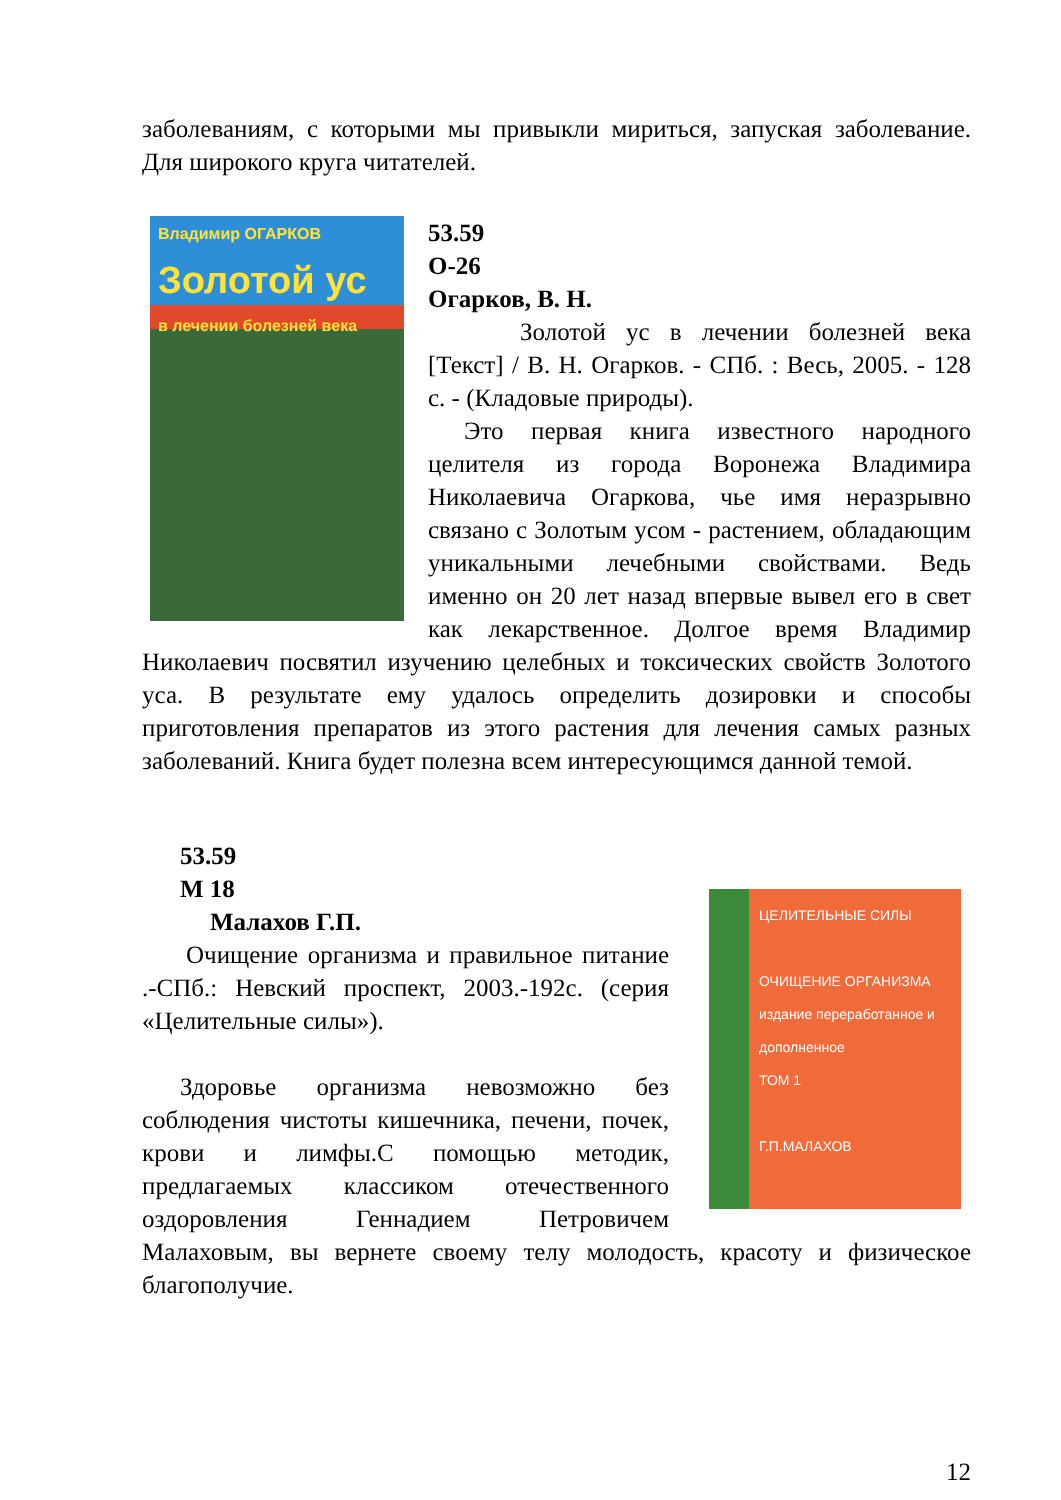заболеваниям, с которыми мы привыкли мириться, запуская заболевание. Для широкого круга читателей.
Владимир ОГАРКОВ
Золотой ус
в лечении болезней века
53.59
О-26
Огарков, В. Н.
Золотой ус в лечении болезней века [Текст] / В. Н. Огарков. - СПб. : Весь, 2005. - 128 с. - (Кладовые природы).
Это первая книга известного народного целителя из города Воронежа Владимира Николаевича Огаркова, чье имя неразрывно связано с Золотым усом - растением, обладающим уникальными лечебными свойствами. Ведь именно он 20 лет назад впервые вывел его в свет как лекарственное. Долгое время Владимир Николаевич посвятил изучению целебных и токсических свойств Золотого уса. В результате ему удалось определить дозировки и способы приготовления препаратов из этого растения для лечения самых разных заболеваний. Книга будет полезна всем интересующимся данной темой.
ЦЕЛИТЕЛЬНЫЕ СИЛЫ
ОЧИЩЕНИЕ ОРГАНИЗМА
издание переработанное и дополненное
ТОМ 1
Г.П.МАЛАХОВ
53.59
М 18
Малахов Г.П.
Очищение организма и правильное питание .-СПб.: Невский проспект, 2003.-192с. (серия «Целительные силы»).
Здоровье организма невозможно без соблюдения чистоты кишечника, печени, почек, крови и лимфы.С помощью методик, предлагаемых классиком отечественного оздоровления Геннадием Петровичем Малаховым, вы вернете своему телу молодость, красоту и физическое благополучие.
12